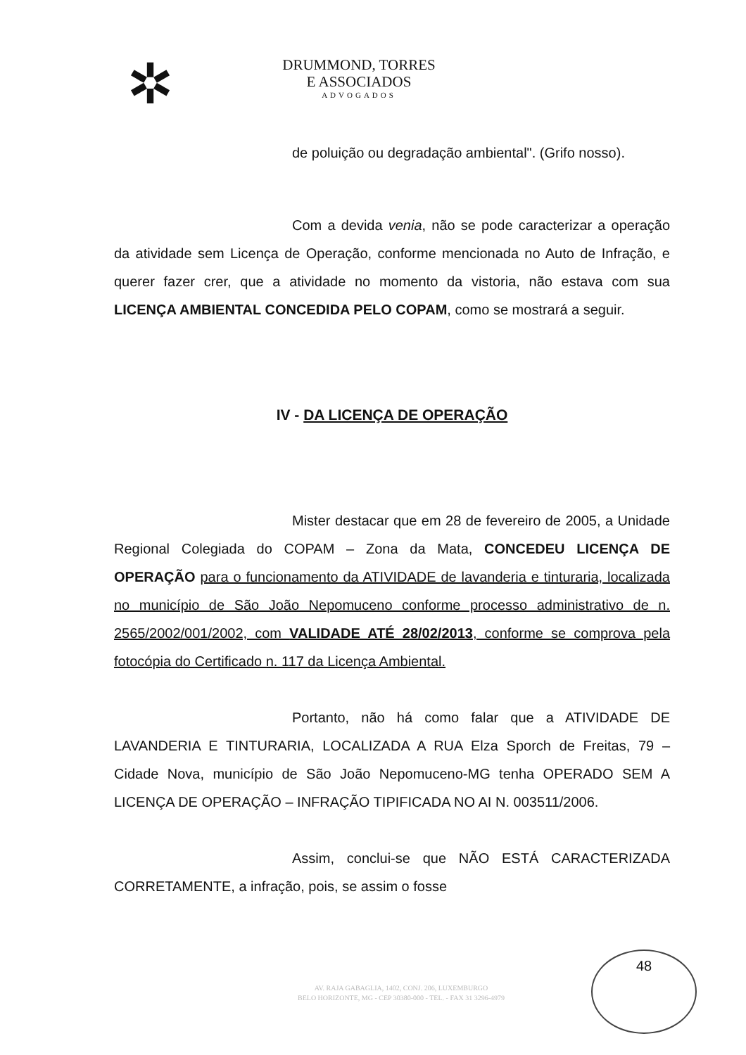✲
DRUMMOND, TORRES
E ASSOCIADOS
ADVOGADOS
de poluição ou degradação ambiental". (Grifo nosso).
Com a devida venia, não se pode caracterizar a operação da atividade sem Licença de Operação, conforme mencionada no Auto de Infração, e querer fazer crer, que a atividade no momento da vistoria, não estava com sua LICENÇA AMBIENTAL CONCEDIDA PELO COPAM, como se mostrará a seguir.
IV - DA LICENÇA DE OPERAÇÃO
Mister destacar que em 28 de fevereiro de 2005, a Unidade Regional Colegiada do COPAM – Zona da Mata, CONCEDEU LICENÇA DE OPERAÇÃO para o funcionamento da ATIVIDADE de lavanderia e tinturaria, localizada no município de São João Nepomuceno conforme processo administrativo de n. 2565/2002/001/2002, com VALIDADE ATÉ 28/02/2013, conforme se comprova pela fotocópia do Certificado n. 117 da Licença Ambiental.
Portanto, não há como falar que a ATIVIDADE DE LAVANDERIA E TINTURARIA, LOCALIZADA A RUA Elza Sporch de Freitas, 79 – Cidade Nova, município de São João Nepomuceno-MG tenha OPERADO SEM A LICENÇA DE OPERAÇÃO – INFRAÇÃO TIPIFICADA NO AI N. 003511/2006.
Assim, conclui-se que NÃO ESTÁ CARACTERIZADA CORRETAMENTE, a infração, pois, se assim o fosse
AV. RAJA GABAGLIA, 1402, CONJ. 206, LUXEMBURGO
BELO HORIZONTE, MG - CEP 30380-000 - TEL. - FAX 31 3296-4979
48